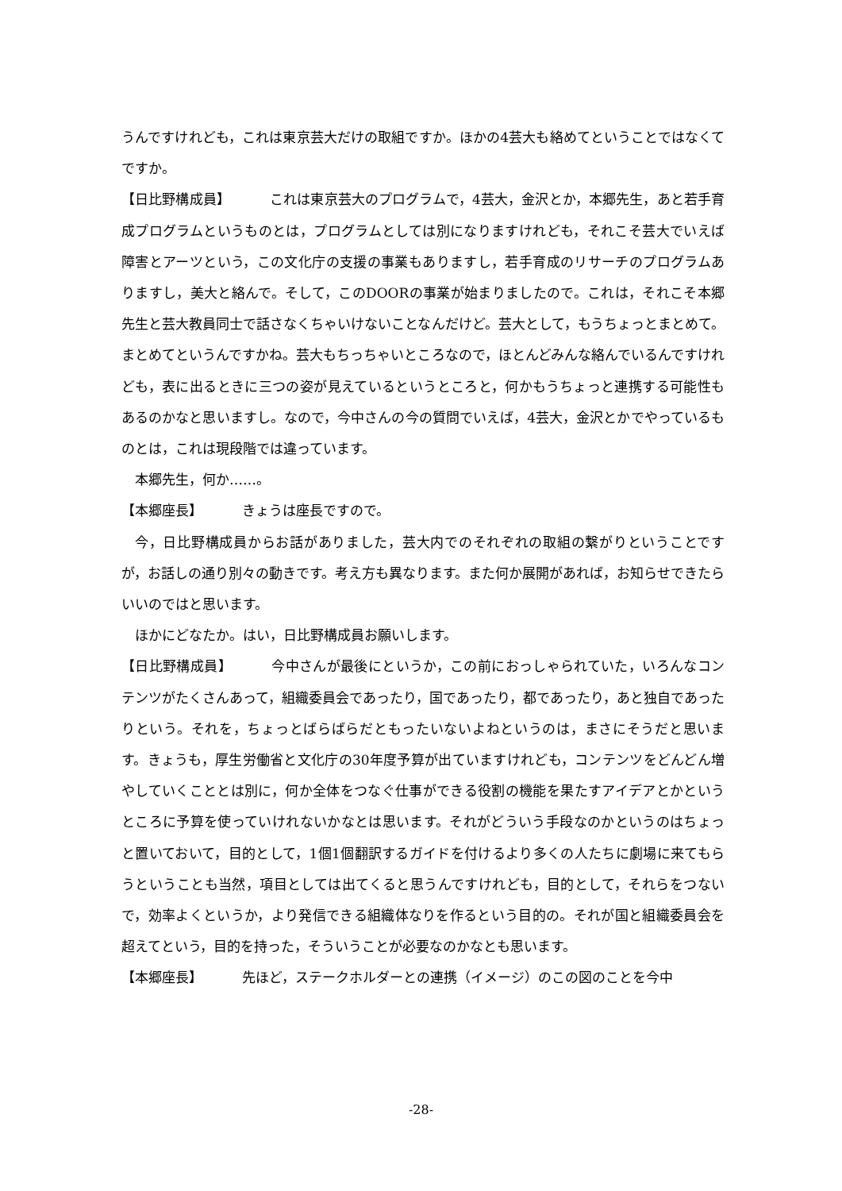うんですけれども，これは東京芸大だけの取組ですか。ほかの4芸大も絡めてということではなくてですか。
【日比野構成員】 これは東京芸大のプログラムで，4芸大，金沢とか，本郷先生，あと若手育成プログラムというものとは，プログラムとしては別になりますけれども，それこそ芸大でいえば障害とアーツという，この文化庁の支援の事業もありますし，若手育成のリサーチのプログラムありますし，美大と絡んで。そして，このDOORの事業が始まりましたので。これは，それこそ本郷先生と芸大教員同士で話さなくちゃいけないことなんだけど。芸大として，もうちょっとまとめて。まとめてというんですかね。芸大もちっちゃいところなので，ほとんどみんな絡んでいるんですけれども，表に出るときに三つの姿が見えているというところと，何かもうちょっと連携する可能性もあるのかなと思いますし。なので，今中さんの今の質問でいえば，4芸大，金沢とかでやっているものとは，これは現段階では違っています。
本郷先生，何か……。
【本郷座長】 きょうは座長ですので。
今，日比野構成員からお話がありました，芸大内でのそれぞれの取組の繋がりということですが，お話しの通り別々の動きです。考え方も異なります。また何か展開があれば，お知らせできたらいいのではと思います。
ほかにどなたか。はい，日比野構成員お願いします。
【日比野構成員】 今中さんが最後にというか，この前におっしゃられていた，いろんなコンテンツがたくさんあって，組織委員会であったり，国であったり，都であったり，あと独自であったりという。それを，ちょっとばらばらだともったいないよねというのは，まさにそうだと思います。きょうも，厚生労働省と文化庁の30年度予算が出ていますけれども，コンテンツをどんどん増やしていくこととは別に，何か全体をつなぐ仕事ができる役割の機能を果たすアイデアとかというところに予算を使っていけれないかなとは思います。それがどういう手段なのかというのはちょっと置いておいて，目的として，1個1個翻訳するガイドを付けるより多くの人たちに劇場に来てもらうということも当然，項目としては出てくると思うんですけれども，目的として，それらをつないで，効率よくというか，より発信できる組織体なりを作るという目的の。それが国と組織委員会を超えてという，目的を持った，そういうことが必要なのかなとも思います。
【本郷座長】 先ほど，ステークホルダーとの連携（イメージ）のこの図のことを今中
-28-